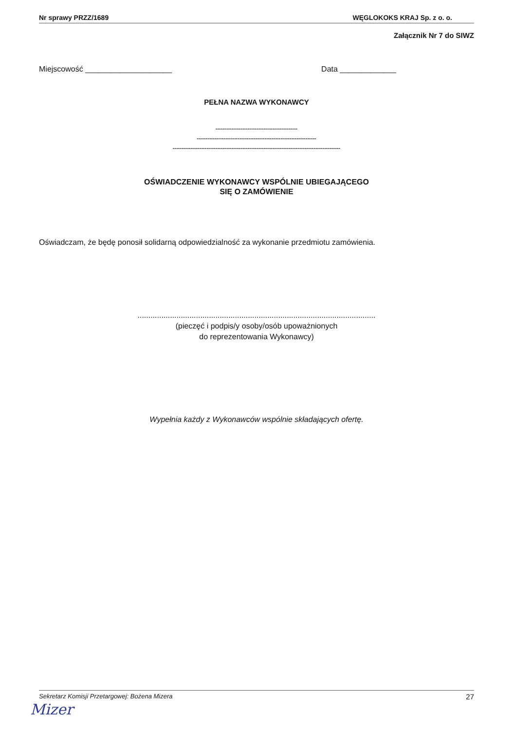Nr sprawy PRZZ/1689 WĘGLOKOKS KRAJ Sp. z o. o.
Załącznik Nr 7 do SIWZ
Miejscowość ____________________ Data _____________
PEŁNA NAZWA WYKONAWCY
----------------------------------------------
-------------------------------------------------------------------
----------------------------------------------------------------------------------------------
OŚWIADCZENIE WYKONAWCY WSPÓLNIE UBIEGAJĄCEGO
SIĘ O ZAMÓWIENIE
Oświadczam, że będę ponosił solidarną odpowiedzialność za wykonanie przedmiotu zamówienia.
..............................................................................................................
(pieczęć i podpis/y osoby/osób upoważnionych
do reprezentowania Wykonawcy)
Wypełnia każdy z Wykonawców wspólnie składających ofertę.
Sekretarz Komisji Przetargowej: Bożena Mizera 27
Mizer